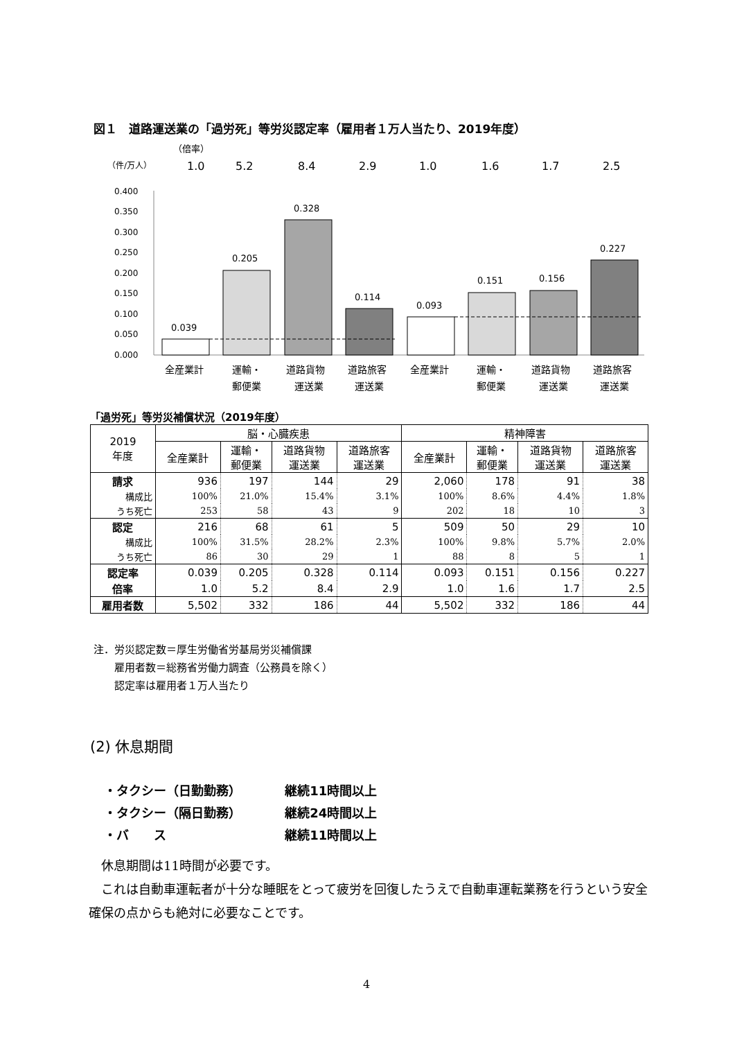図１　道路運送業の「過労死」等労災認定率（雇用者１万人当たり、2019年度）
（倍率）
（件/万人）
1.0
5.2
8.4
2.9
1.0
1.6
1.7
2.5
0.400
0.350
0.300
0.250
0.200
0.150
0.100
0.050
0.000
0.039
0.205
0.328
0.114
0.093
0.151
0.156
0.227
全産業計
運輸・
郵便業
道路貨物
運送業
道路旅客
運送業
全産業計
運輸・
郵便業
道路貨物
運送業
道路旅客
運送業
「過労死」等労災補償状況（2019年度）
| 2019 年度 | 脳・心臓疾患 | | | | 精神障害 | | | |
| --- | --- | --- | --- | --- | --- | --- | --- | --- |
| | 全産業計 | 運輸・ 郵便業 | 道路貨物 運送業 | 道路旅客 運送業 | 全産業計 | 運輸・ 郵便業 | 道路貨物 運送業 | 道路旅客 運送業 |
| 請求 | 936 | 197 | 144 | 29 | 2,060 | 178 | 91 | 38 |
| 構成比 | 100% | 21.0% | 15.4% | 3.1% | 100% | 8.6% | 4.4% | 1.8% |
| うち死亡 | 253 | 58 | 43 | 9 | 202 | 18 | 10 | 3 |
| 認定 | 216 | 68 | 61 | 5 | 509 | 50 | 29 | 10 |
| 構成比 | 100% | 31.5% | 28.2% | 2.3% | 100% | 9.8% | 5.7% | 2.0% |
| うち死亡 | 86 | 30 | 29 | 1 | 88 | 8 | 5 | 1 |
| 認定率 | 0.039 | 0.205 | 0.328 | 0.114 | 0.093 | 0.151 | 0.156 | 0.227 |
| 倍率 | 1.0 | 5.2 | 8.4 | 2.9 | 1.0 | 1.6 | 1.7 | 2.5 |
| 雇用者数 | 5,502 | 332 | 186 | 44 | 5,502 | 332 | 186 | 44 |
注．労災認定数＝厚生労働省労基局労災補償課
　　雇用者数＝総務省労働力調査（公務員を除く）
　　認定率は雇用者１万人当たり
(2) 休息期間
・タクシー（日勤勤務） 継続11時間以上
・タクシー（隔日勤務） 継続24時間以上
・バ　　ス 継続11時間以上
　休息期間は11時間が必要です。
　これは自動車運転者が十分な睡眠をとって疲労を回復したうえで自動車運転業務を行うという安全確保の点からも絶対に必要なことです。
4